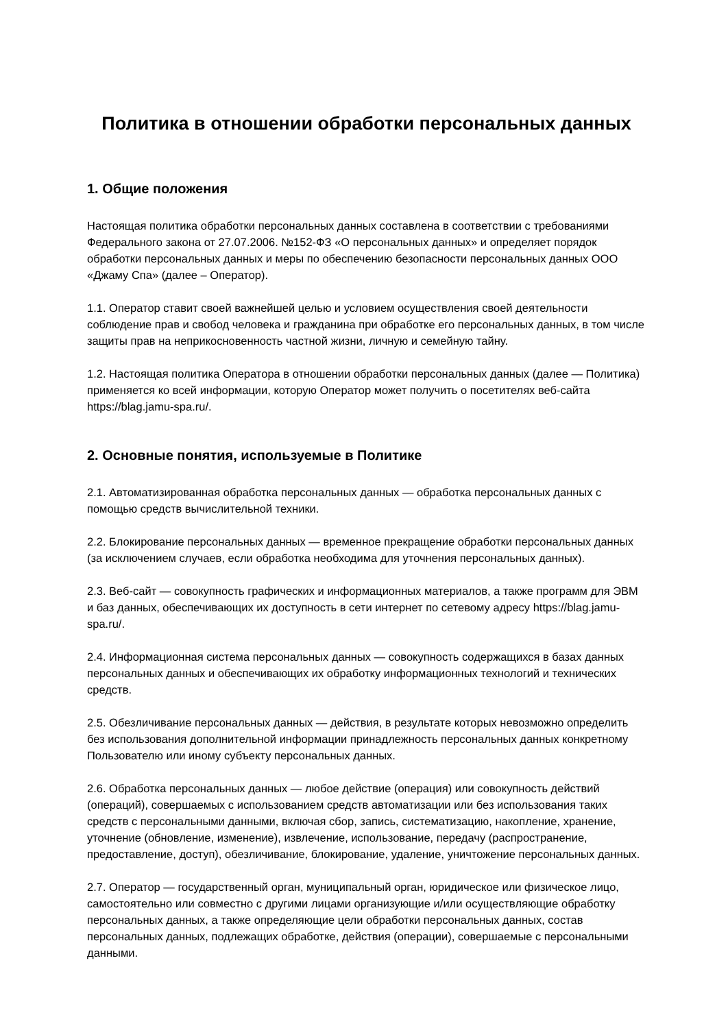Политика в отношении обработки персональных данных
1. Общие положения
Настоящая политика обработки персональных данных составлена в соответствии с требованиями Федерального закона от 27.07.2006. №152-ФЗ «О персональных данных» и определяет порядок обработки персональных данных и меры по обеспечению безопасности персональных данных ООО «Джаму Спа» (далее – Оператор).
1.1. Оператор ставит своей важнейшей целью и условием осуществления своей деятельности соблюдение прав и свобод человека и гражданина при обработке его персональных данных, в том числе защиты прав на неприкосновенность частной жизни, личную и семейную тайну.
1.2. Настоящая политика Оператора в отношении обработки персональных данных (далее — Политика) применяется ко всей информации, которую Оператор может получить о посетителях веб-сайта https://blag.jamu-spa.ru/.
2. Основные понятия, используемые в Политике
2.1. Автоматизированная обработка персональных данных — обработка персональных данных с помощью средств вычислительной техники.
2.2. Блокирование персональных данных — временное прекращение обработки персональных данных (за исключением случаев, если обработка необходима для уточнения персональных данных).
2.3. Веб-сайт — совокупность графических и информационных материалов, а также программ для ЭВМ и баз данных, обеспечивающих их доступность в сети интернет по сетевому адресу https://blag.jamu-spa.ru/.
2.4. Информационная система персональных данных — совокупность содержащихся в базах данных персональных данных и обеспечивающих их обработку информационных технологий и технических средств.
2.5. Обезличивание персональных данных — действия, в результате которых невозможно определить без использования дополнительной информации принадлежность персональных данных конкретному Пользователю или иному субъекту персональных данных.
2.6. Обработка персональных данных — любое действие (операция) или совокупность действий (операций), совершаемых с использованием средств автоматизации или без использования таких средств с персональными данными, включая сбор, запись, систематизацию, накопление, хранение, уточнение (обновление, изменение), извлечение, использование, передачу (распространение, предоставление, доступ), обезличивание, блокирование, удаление, уничтожение персональных данных.
2.7. Оператор — государственный орган, муниципальный орган, юридическое или физическое лицо, самостоятельно или совместно с другими лицами организующие и/или осуществляющие обработку персональных данных, а также определяющие цели обработки персональных данных, состав персональных данных, подлежащих обработке, действия (операции), совершаемые с персональными данными.